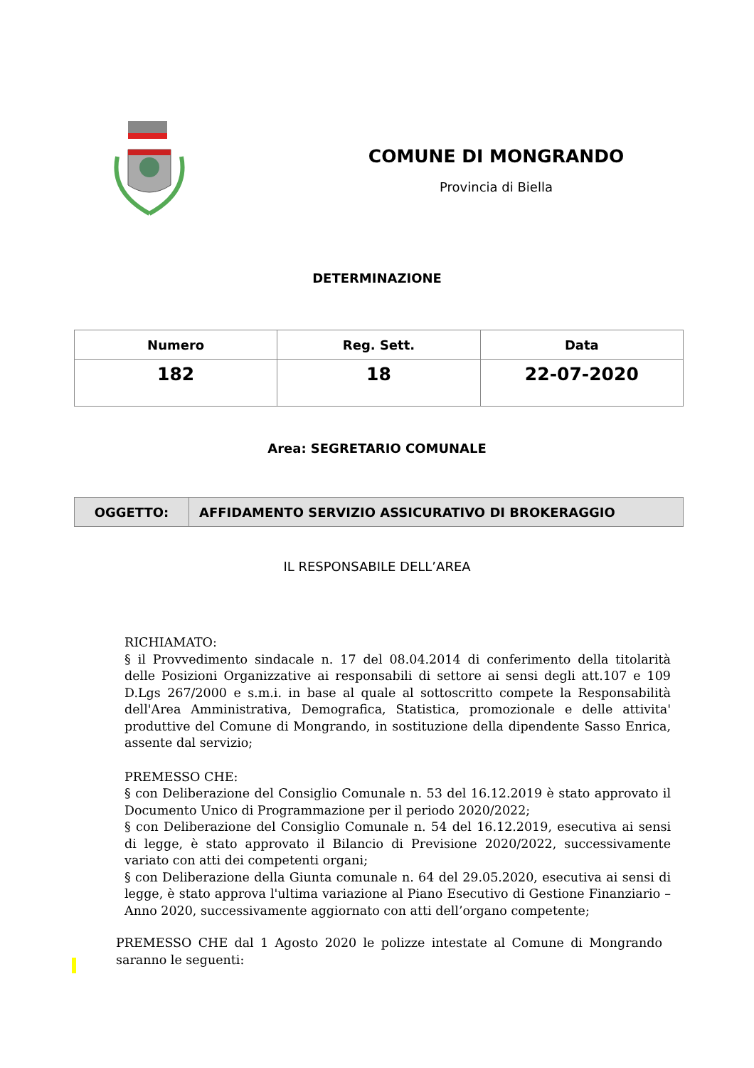COMUNE DI MONGRANDO
Provincia di Biella
DETERMINAZIONE
| Numero | Reg. Sett. | Data |
| --- | --- | --- |
| 182 | 18 | 22-07-2020 |
Area: SEGRETARIO COMUNALE
| OGGETTO: | AFFIDAMENTO SERVIZIO ASSICURATIVO DI BROKERAGGIO |
IL RESPONSABILE DELL’AREA
RICHIAMATO:
§ il Provvedimento sindacale n. 17 del 08.04.2014 di conferimento della titolarità delle Posizioni Organizzative ai responsabili di settore ai sensi degli att.107 e 109 D.Lgs 267/2000 e s.m.i. in base al quale al sottoscritto compete la Responsabilità dell'Area Amministrativa, Demografica, Statistica, promozionale e delle attivita' produttive del Comune di Mongrando, in sostituzione della dipendente Sasso Enrica, assente dal servizio;
PREMESSO CHE:
§ con Deliberazione del Consiglio Comunale n. 53 del 16.12.2019 è stato approvato il Documento Unico di Programmazione per il periodo 2020/2022;
§ con Deliberazione del Consiglio Comunale n. 54 del 16.12.2019, esecutiva ai sensi di legge, è stato approvato il Bilancio di Previsione 2020/2022, successivamente variato con atti dei competenti organi;
§ con Deliberazione della Giunta comunale n. 64 del 29.05.2020, esecutiva ai sensi di legge, è stato approva l'ultima variazione al Piano Esecutivo di Gestione Finanziario – Anno 2020, successivamente aggiornato con atti dell’organo competente;
PREMESSO CHE dal 1 Agosto 2020 le polizze intestate al Comune di Mongrando saranno le seguenti: